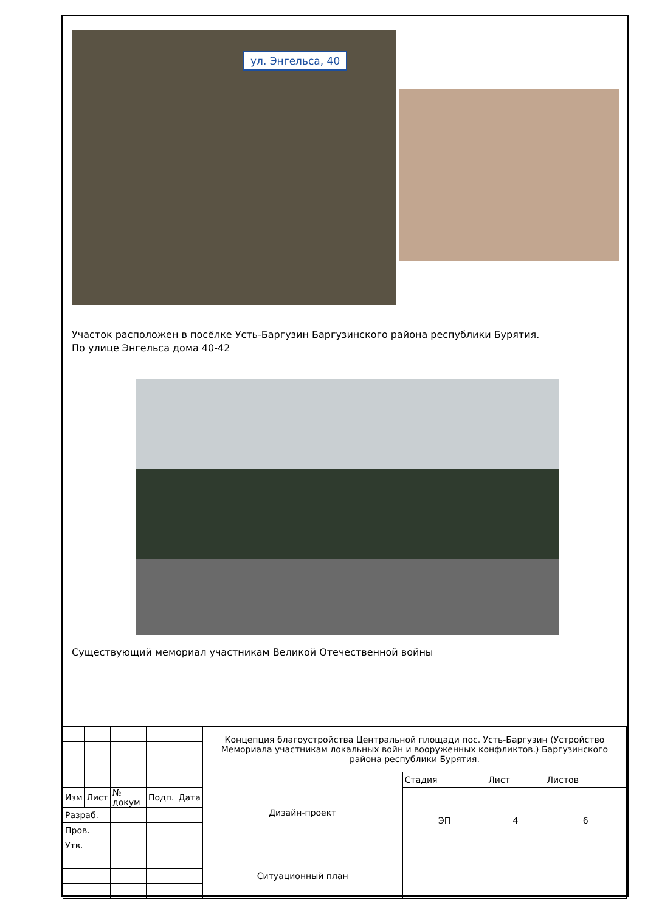ул. Энгельса, 40
Участок расположен в посёлке Усть-Баргузин Баргузинского района республики Бурятия.
По улице Энгельса дома 40-42
Существующий мемориал участникам Великой Отечественной войны
| | | | | | Концепция благоустройства Центральной площади пос. Усть-Баргузин (Устройство Мемориала участникам локальных войн и вооруженных конфликтов.) Баргузинского района республики Бурятия. | | | |
| | | | | | Дизайн-проект | Стадия | Лист | Листов |
| Изм | Лист | № докум | Подп. | Дата | | ЭП | 4 | 6 |
| Разраб. | | | | | | | | |
| Пров. | | | | | | | | |
| Утв. | | | | | | | | |
| | | | | | Ситуационный план | | | |